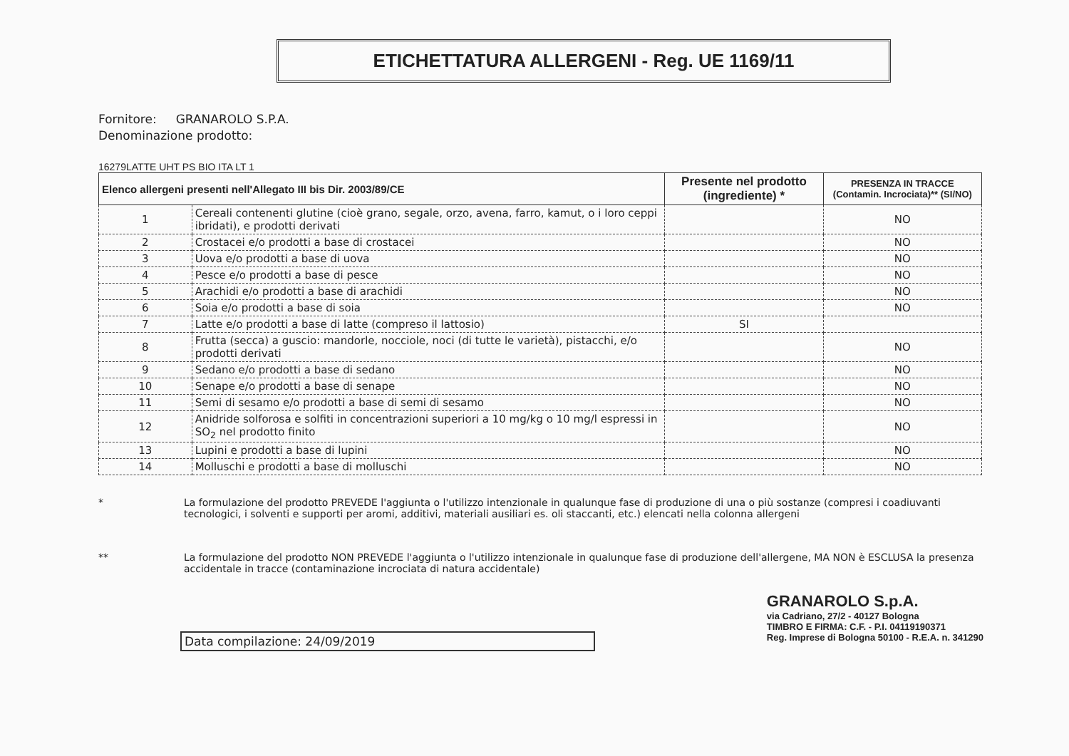ETICHETTATURA ALLERGENI - Reg. UE 1169/11
Fornitore: GRANAROLO S.P.A.
Denominazione prodotto:
16279LATTE UHT PS BIO ITA LT 1
| Elenco allergeni presenti nell'Allegato III bis Dir. 2003/89/CE | | Presente nel prodotto (ingrediente) * | PRESENZA IN TRACCE (Contamin. Incrociata)** (SI/NO) |
| --- | --- | --- | --- |
| 1 | Cereali contenenti glutine (cioè grano, segale, orzo, avena, farro, kamut, o i loro ceppi ibridati), e prodotti derivati | | NO |
| 2 | Crostacei e/o prodotti a base di crostacei | | NO |
| 3 | Uova e/o prodotti a base di uova | | NO |
| 4 | Pesce e/o prodotti a base di pesce | | NO |
| 5 | Arachidi e/o prodotti a base di arachidi | | NO |
| 6 | Soia e/o prodotti a base di soia | | NO |
| 7 | Latte e/o prodotti a base di latte (compreso il lattosio) | SI | |
| 8 | Frutta (secca) a guscio: mandorle, nocciole, noci (di tutte le varietà), pistacchi, e/o prodotti derivati | | NO |
| 9 | Sedano e/o prodotti a base di sedano | | NO |
| 10 | Senape e/o prodotti a base di senape | | NO |
| 11 | Semi di sesamo e/o prodotti a base di semi di sesamo | | NO |
| 12 | Anidride solforosa e solfiti in concentrazioni superiori a 10 mg/kg o 10 mg/l espressi in SO<sub>2</sub> nel prodotto finito | | NO |
| 13 | Lupini e prodotti a base di lupini | | NO |
| 14 | Molluschi e prodotti a base di molluschi | | NO |
* La formulazione del prodotto PREVEDE l'aggiunta o l'utilizzo intenzionale in qualunque fase di produzione di una o più sostanze (compresi i coadiuvanti tecnologici, i solventi e supporti per aromi, additivi, materiali ausiliari es. oli staccanti, etc.) elencati nella colonna allergeni
** La formulazione del prodotto NON PREVEDE l'aggiunta o l'utilizzo intenzionale in qualunque fase di produzione dell'allergene, MA NON è ESCLUSA la presenza accidentale in tracce (contaminazione incrociata di natura accidentale)
Data compilazione: 24/09/2019
GRANAROLO S.p.A.
via Cadriano, 27/2 - 40127 Bologna
TIMBRO E FIRMA: C.F. - P.I. 04119190371
Reg. Imprese di Bologna 50100 - R.E.A. n. 341290